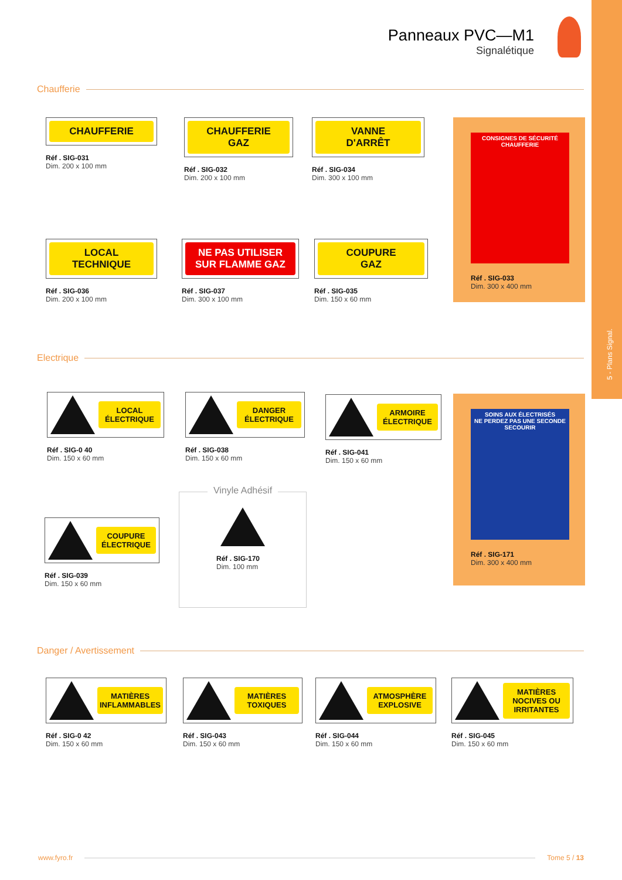5 - Plans Signal.
Panneaux PVC—M1
Signalétique
Chaufferie
CHAUFFERIE
Réf . SIG-031
Dim. 200 x 100 mm
CHAUFFERIE
GAZ
Réf . SIG-032
Dim. 200 x 100 mm
VANNE
D'ARRÊT
Réf . SIG-034
Dim. 300 x 100 mm
LOCAL
TECHNIQUE
Réf . SIG-036
Dim. 200 x 100 mm
NE PAS UTILISER
SUR FLAMME GAZ
Réf . SIG-037
Dim. 300 x 100 mm
COUPURE
GAZ
Réf . SIG-035
Dim. 150 x 60 mm
CONSIGNES DE SÉCURITÉ CHAUFFERIE
Réf . SIG-033
Dim. 300 x 400 mm
Electrique
LOCAL ÉLECTRIQUE
Réf . SIG-0 40
Dim. 150 x 60 mm
DANGER ÉLECTRIQUE
Réf . SIG-038
Dim. 150 x 60 mm
ARMOIRE ÉLECTRIQUE
Réf . SIG-041
Dim. 150 x 60 mm
COUPURE ÉLECTRIQUE
Réf . SIG-039
Dim. 150 x 60 mm
Vinyle Adhésif
Réf . SIG-170
Dim. 100 mm
SOINS AUX ÉLECTRISÉS
NE PERDEZ PAS UNE SECONDE
SECOURIR
Réf . SIG-171
Dim. 300 x 400 mm
Danger / Avertissement
MATIÈRES INFLAMMABLES
Réf . SIG-0 42
Dim. 150 x 60 mm
MATIÈRES TOXIQUES
Réf . SIG-043
Dim. 150 x 60 mm
ATMOSPHÈRE EXPLOSIVE
Réf . SIG-044
Dim. 150 x 60 mm
MATIÈRES NOCIVES OU IRRITANTES
Réf . SIG-045
Dim. 150 x 60 mm
www.fyro.fr Tome 5 / 13